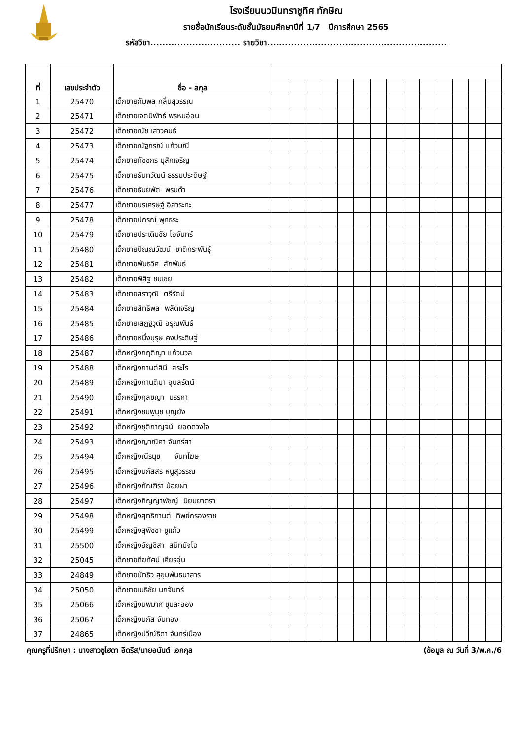โรงเรียนนวมินทราชูทิศ ทักษิณ
รายชื่อนักเรียนระดับชั้นมัธยมศึกษาปีที่ 1/7 ปีการศึกษา 2565
รหัสวิชา.............................. รายวิชา............................................................
| ที่ | เลขประจำตัว | ชื่อ - สกุล | | | | | | | | | | | | | | |
| --- | --- | --- | --- | --- | --- | --- | --- | --- | --- | --- | --- | --- | --- | --- | --- | --- |
| 1 | 25470 | เด็กชายกัมพล กลิ่นสุวรรณ | | | | | | | | | | | | | | |
| 2 | 25471 | เด็กชายเจตนิพัทธ์ พรหมอ่อน | | | | | | | | | | | | | | |
| 3 | 25472 | เด็กชายณัช เสาวคนธ์ | | | | | | | | | | | | | | |
| 4 | 25473 | เด็กชายณัฐกรณ์ แก้วมณี | | | | | | | | | | | | | | |
| 5 | 25474 | เด็กชายทัชชกร มุสิกเจริญ | | | | | | | | | | | | | | |
| 6 | 25475 | เด็กชายธันทวัฒน์ ธรรมประดิษฐ์ | | | | | | | | | | | | | | |
| 7 | 25476 | เด็กชายธันยพัต พรมดำ | | | | | | | | | | | | | | |
| 8 | 25477 | เด็กชายนรเศรษฐ์ อิสาระทะ | | | | | | | | | | | | | | |
| 9 | 25478 | เด็กชายปกรณ์ พุทธระ | | | | | | | | | | | | | | |
| 10 | 25479 | เด็กชายประเดิมชัย โอจันทร์ | | | | | | | | | | | | | | |
| 11 | 25480 | เด็กชายปัณณวัฒน์ ชาติกระพันธุ์ | | | | | | | | | | | | | | |
| 12 | 25481 | เด็กชายพันธวิศ สักพันธ์ | | | | | | | | | | | | | | |
| 13 | 25482 | เด็กชายพิสิฐ ชมเชย | | | | | | | | | | | | | | |
| 14 | 25483 | เด็กชายสราวุฒิ ตรีรัตน์ | | | | | | | | | | | | | | |
| 15 | 25484 | เด็กชายสิทธิพล พลัดเจริญ | | | | | | | | | | | | | | |
| 16 | 25485 | เด็กชายเสฏฐวุฒิ อรุณพันธ์ | | | | | | | | | | | | | | |
| 17 | 25486 | เด็กชายหนึ่งบุรุษ คงประดิษฐ์ | | | | | | | | | | | | | | |
| 18 | 25487 | เด็กหญิงกฤติญา แก้วนวล | | | | | | | | | | | | | | |
| 19 | 25488 | เด็กหญิงกานต์สินี สระโร | | | | | | | | | | | | | | |
| 20 | 25489 | เด็กหญิงกานติมา อุบลรัตน์ | | | | | | | | | | | | | | |
| 21 | 25490 | เด็กหญิงกุลชญา มรรคา | | | | | | | | | | | | | | |
| 22 | 25491 | เด็กหญิงชมพูนุช บุญยัง | | | | | | | | | | | | | | |
| 23 | 25492 | เด็กหญิงชุติกาญจน์ ยอดดวงใจ | | | | | | | | | | | | | | |
| 24 | 25493 | เด็กหญิงญาณิศา จันทร์สา | | | | | | | | | | | | | | |
| 25 | 25494 | เด็กหญิงณีรนุช จันทโฆษ | | | | | | | | | | | | | | |
| 26 | 25495 | เด็กหญิงนภัสสร หนูสุวรรณ | | | | | | | | | | | | | | |
| 27 | 25496 | เด็กหญิงภัณฑิรา น้อยผา | | | | | | | | | | | | | | |
| 28 | 25497 | เด็กหญิงภิญญาพัชญ์ นิยมยาตรา | | | | | | | | | | | | | | |
| 29 | 25498 | เด็กหญิงสุทธิกานต์ ทิพย์กรองราช | | | | | | | | | | | | | | |
| 30 | 25499 | เด็กหญิงสุพิชชา ชูแก้ว | | | | | | | | | | | | | | |
| 31 | 25500 | เด็กหญิงอัญชิสา สนิทมัจโฉ | | | | | | | | | | | | | | |
| 32 | 25045 | เด็กชายทีฆทัศน์ เศียรอุ่น | | | | | | | | | | | | | | |
| 33 | 24849 | เด็กชายมัทธิว สุขุมพันธนาสาร | | | | | | | | | | | | | | |
| 34 | 25050 | เด็กชายเมธิชัย นกจันทร์ | | | | | | | | | | | | | | |
| 35 | 25066 | เด็กหญิงนพมาศ ชุมละออง | | | | | | | | | | | | | | |
| 36 | 25067 | เด็กหญิงนภัส จันทอง | | | | | | | | | | | | | | |
| 37 | 24865 | เด็กหญิงปวีณ์ธิดา จันทร์เมือง | | | | | | | | | | | | | | |
คุณครูที่ปรึกษา : นางสาวซูไฮดา อีดรีส/นายอนันต์ เอกกุล (ข้อมูล ณ วันที่ 3/พ.ค./6